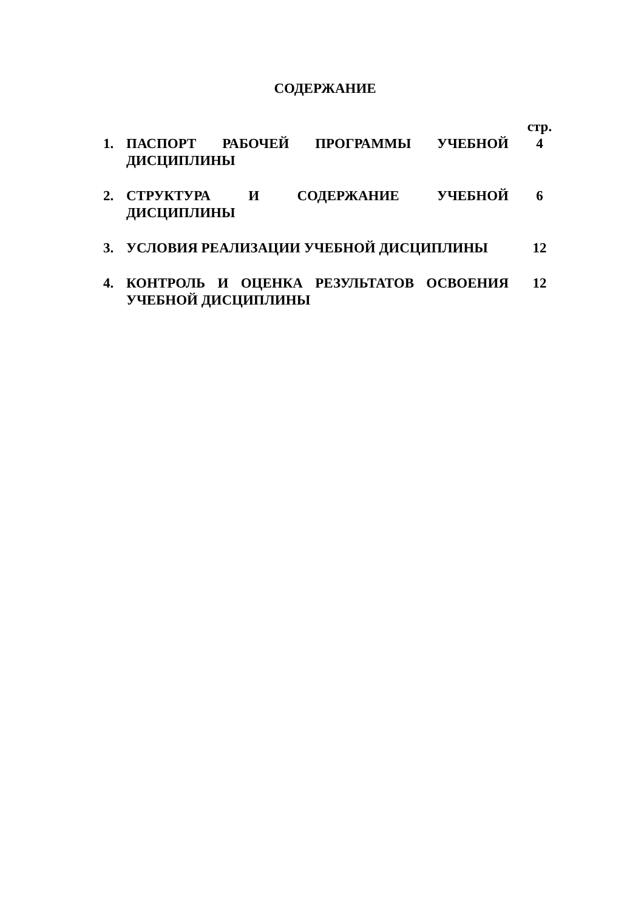СОДЕРЖАНИЕ
| | | стр. |
| 1. | ПАСПОРТ РАБОЧЕЙ ПРОГРАММЫ УЧЕБНОЙ ДИСЦИПЛИНЫ | 4 |
| 2. | СТРУКТУРА И СОДЕРЖАНИЕ УЧЕБНОЙ ДИСЦИПЛИНЫ | 6 |
| 3. | УСЛОВИЯ РЕАЛИЗАЦИИ УЧЕБНОЙ ДИСЦИПЛИНЫ | 12 |
| 4. | КОНТРОЛЬ И ОЦЕНКА РЕЗУЛЬТАТОВ ОСВОЕНИЯ УЧЕБНОЙ ДИСЦИПЛИНЫ | 12 |